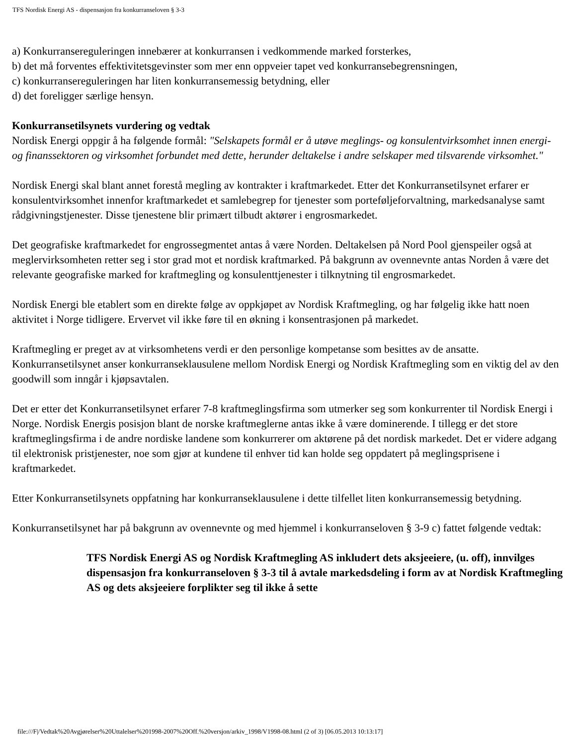TFS Nordisk Energi AS - dispensasjon fra konkurranseloven § 3-3
a) Konkurransereguleringen innebærer at konkurransen i vedkommende marked forsterkes,
b) det må forventes effektivitetsgevinster som mer enn oppveier tapet ved konkurransebegrensningen,
c) konkurransereguleringen har liten konkurransemessig betydning, eller
d) det foreligger særlige hensyn.
Konkurransetilsynets vurdering og vedtak
Nordisk Energi oppgir å ha følgende formål: "Selskapets formål er å utøve meglings- og konsulentvirksomhet innen energi- og finanssektoren og virksomhet forbundet med dette, herunder deltakelse i andre selskaper med tilsvarende virksomhet."
Nordisk Energi skal blant annet forestå megling av kontrakter i kraftmarkedet. Etter det Konkurransetilsynet erfarer er konsulentvirksomhet innenfor kraftmarkedet et samlebegrep for tjenester som porteføljeforvaltning, markedsanalyse samt rådgivningstjenester. Disse tjenestene blir primært tilbudt aktører i engrosmarkedet.
Det geografiske kraftmarkedet for engrossegmentet antas å være Norden. Deltakelsen på Nord Pool gjenspeiler også at meglervirksomheten retter seg i stor grad mot et nordisk kraftmarked. På bakgrunn av ovennevnte antas Norden å være det relevante geografiske marked for kraftmegling og konsulenttjenester i tilknytning til engrosmarkedet.
Nordisk Energi ble etablert som en direkte følge av oppkjøpet av Nordisk Kraftmegling, og har følgelig ikke hatt noen aktivitet i Norge tidligere. Ervervet vil ikke føre til en økning i konsentrasjonen på markedet.
Kraftmegling er preget av at virksomhetens verdi er den personlige kompetanse som besittes av de ansatte. Konkurransetilsynet anser konkurranseklausulene mellom Nordisk Energi og Nordisk Kraftmegling som en viktig del av den goodwill som inngår i kjøpsavtalen.
Det er etter det Konkurransetilsynet erfarer 7-8 kraftmeglingsfirma som utmerker seg som konkurrenter til Nordisk Energi i Norge. Nordisk Energis posisjon blant de norske kraftmeglerne antas ikke å være dominerende. I tillegg er det store kraftmeglingsfirma i de andre nordiske landene som konkurrerer om aktørene på det nordisk markedet. Det er videre adgang til elektronisk pristjenester, noe som gjør at kundene til enhver tid kan holde seg oppdatert på meglingsprisene i kraftmarkedet.
Etter Konkurransetilsynets oppfatning har konkurranseklausulene i dette tilfellet liten konkurransemessig betydning.
Konkurransetilsynet har på bakgrunn av ovennevnte og med hjemmel i konkurranseloven § 3-9 c) fattet følgende vedtak:
TFS Nordisk Energi AS og Nordisk Kraftmegling AS inkludert dets aksjeeiere, (u. off), innvilges dispensasjon fra konkurranseloven § 3-3 til å avtale markedsdeling i form av at Nordisk Kraftmegling AS og dets aksjeeiere forplikter seg til ikke å sette
file:///F|/Vedtak%20Avgjørelser%20Uttalelser%201998-2007%20Off.%20versjon/arkiv_1998/V1998-08.html (2 of 3) [06.05.2013 10:13:17]